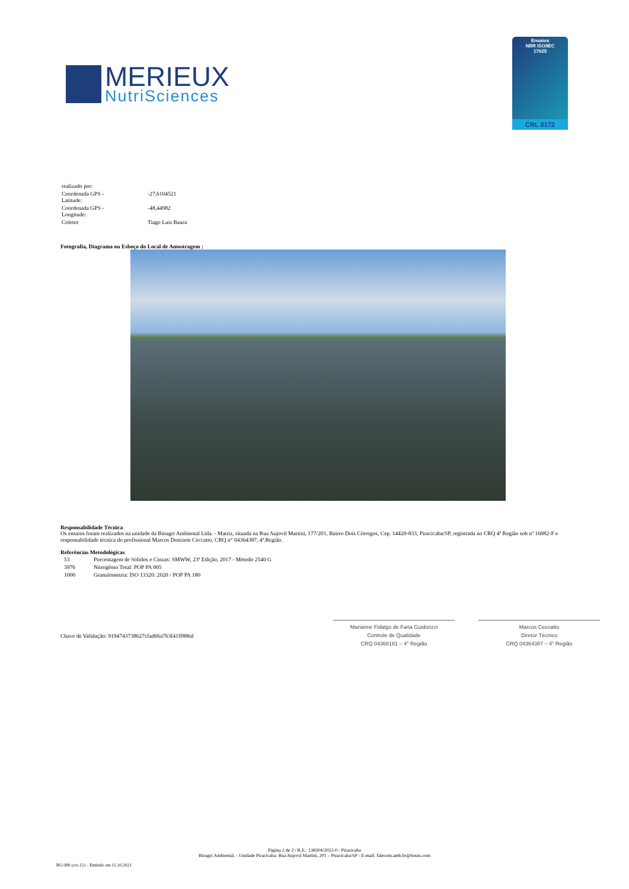MERIEUX
NutriSciences
Ensaios
NBR ISO/IEC
17025
CRL 0172
| realizado por: | |
| Coordenada GPS - Latitude: | -27,6104521 |
| Coordenada GPS - Longitude: | -48,44982 |
| Coletor | Tiago Luis Baura |
Fotografia, Diagrama ou Esboço do Local de Amostragem :
Responsabilidade Técnica
Os ensaios foram realizados na unidade da Bioagri Ambiental Ltda. - Matriz, situada na Rua Aujovil Martini, 177/201, Bairro Dois Córregos, Cep. 14420-833, Piracicaba/SP, registrada no CRQ 4ª Região sob nº 16082-F e responsabilidade técnica do profissional Marcos Donizete Ceccatto, CRQ n° 04364387, 4ª.Região.
Referências Metodológicas
| 53 | Porcentagem de Sólidos e Cinzas: SMWW, 23ª Edição, 2017 - Método 2540 G |
| 3976 | Nitrogênio Total: POP PA 005 |
| 1000 | Granulometria: ISO 13320: 2020 / POP PA 180 |
Chave de Validação: 9194743738627cfad66a763f41ff886d
Marianne Fidalgo de Faria Guidorizzi
Controle de Qualidade
CRQ 04368181 – 4° Região
Marcos Ceccatto
Diretor Técnico
CRQ 04364387 – 4° Região
Página 2 de 2 / R.E.: 138304/2022-0 - Piracicaba
Bioagri Ambiental. - Unidade Piracicaba: Rua Aujovil Martini, 201 – Piracicaba/SP - E-mail: falecom.amb.br@mxns.com
RG 080 (rev.12) – Emitido em 11.10.2021